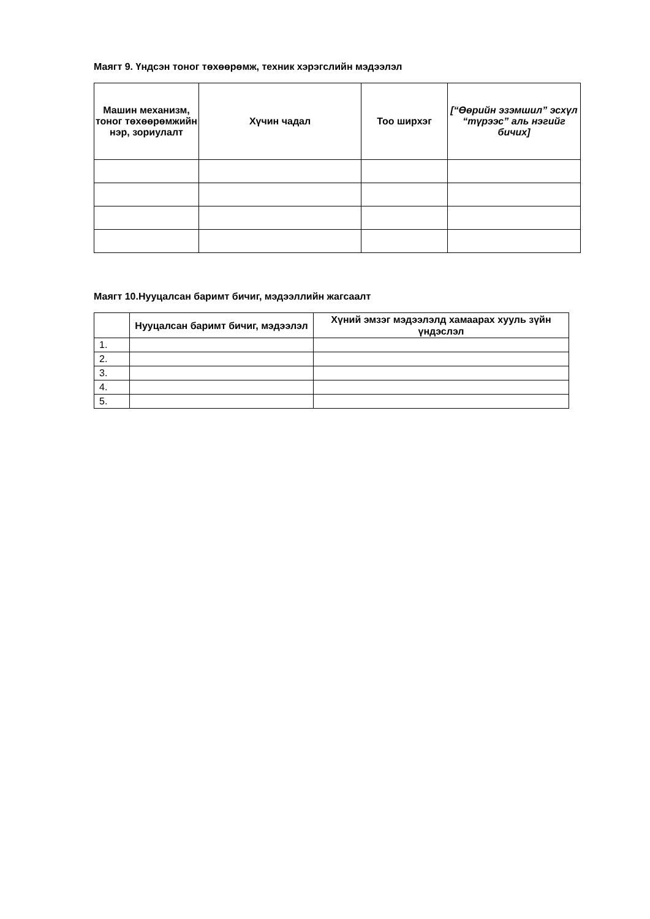Маягт 9. Үндсэн тоног төхөөрөмж, техник хэрэгслийн мэдээлэл
| Машин механизм, тоног төхөөрөмжийн нэр, зориулалт | Хүчин чадал | Тоо ширхэг | [“Өөрийн эзэмшил” эсхүл “түрээс” аль нэгийг бичих] |
| --- | --- | --- | --- |
Маягт 10.Нууцалсан баримт бичиг, мэдээллийн жагсаалт
| | Нууцалсан баримт бичиг, мэдээлэл | Хүний эмзэг мэдээлэлд хамаарах хууль зүйн үндэслэл |
| --- | --- | --- |
| 1. | | |
| 2. | | |
| 3. | | |
| 4. | | |
| 5. | | |